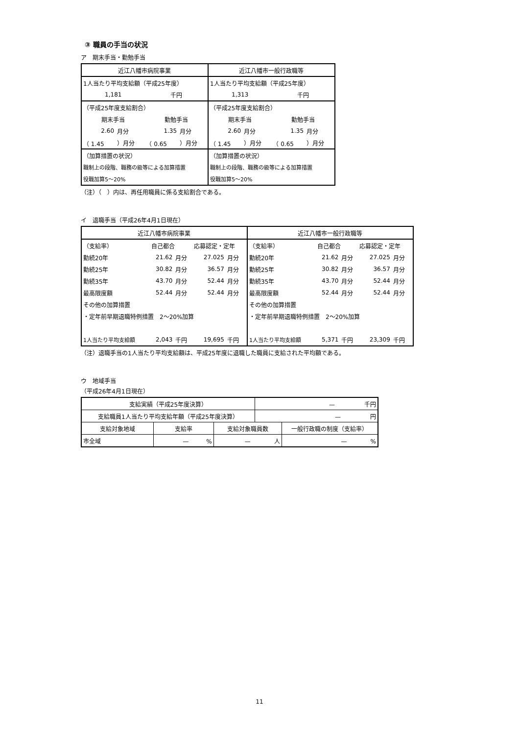③ 職員の手当の状況
ア　期末手当・勤勉手当
| 近江八幡市病院事業 | | | | 近江八幡市一般行政職等 | | | |
| --- | --- | --- | --- | --- | --- | --- | --- |
| 1人当たり平均支給額（平成25年度） | | | | 1人当たり平均支給額（平成25年度） | | | |
| 1,181 | | 千円 | | 1,313 | | 千円 | |
| （平成25年度支給割合） | | | | （平成25年度支給割合） | | | |
| 期末手当 | | 勤勉手当 | | 期末手当 | | 勤勉手当 | |
| 2.60 | 月分 | 1.35 | 月分 | 2.60 | 月分 | 1.35 | 月分 |
| （ 1.45 | ）月分 | （ 0.65 | ）月分 | （ 1.45 | ）月分 | （ 0.65 | ）月分 |
| （加算措置の状況） | | | | （加算措置の状況） | | | |
| 職制上の段階、職務の級等による加算措置 | | | | 職制上の段階、職務の級等による加算措置 | | | |
| 役職加算5～20% | | | | 役職加算5～20% | | | |
（注）（　）内は、再任用職員に係る支給割合である。
イ　退職手当（平成26年4月1日現在）
| 近江八幡市病院事業 | | | | | 近江八幡市一般行政職等 | | | | |
| --- | --- | --- | --- | --- | --- | --- | --- | --- | --- |
| （支給率） | 自己都合 | | 応募認定・定年 | | （支給率） | 自己都合 | | 応募認定・定年 | |
| 勤続20年 | 21.62 | 月分 | 27.025 | 月分 | 勤続20年 | 21.62 | 月分 | 27.025 | 月分 |
| 勤続25年 | 30.82 | 月分 | 36.57 | 月分 | 勤続25年 | 30.82 | 月分 | 36.57 | 月分 |
| 勤続35年 | 43.70 | 月分 | 52.44 | 月分 | 勤続35年 | 43.70 | 月分 | 52.44 | 月分 |
| 最高限度額 | 52.44 | 月分 | 52.44 | 月分 | 最高限度額 | 52.44 | 月分 | 52.44 | 月分 |
| その他の加算措置 | | | | | その他の加算措置 | | | | |
| ・定年前早期退職特例措置 2～20%加算 | | | | | ・定年前早期退職特例措置 2～20%加算 | | | | |
| 1人当たり平均支給額 | 2,043 | 千円 | 19,695 | 千円 | 1人当たり平均支給額 | 5,371 | 千円 | 23,309 | 千円 |
（注）退職手当の1人当たり平均支給額は、平成25年度に退職した職員に支給された平均額である。
ウ　地域手当
（平成26年4月1日現在）
| 支給実績（平成25年度決算） | | | — 千円 | |
| 支給職員1人当たり平均支給年額（平成25年度決算） | | | — 円 | |
| 支給対象地域 | 支給率 | 支給対象職員数 | | 一般行政職の制度（支給率） |
| 市全域 | — % | — 人 | | — % |
11